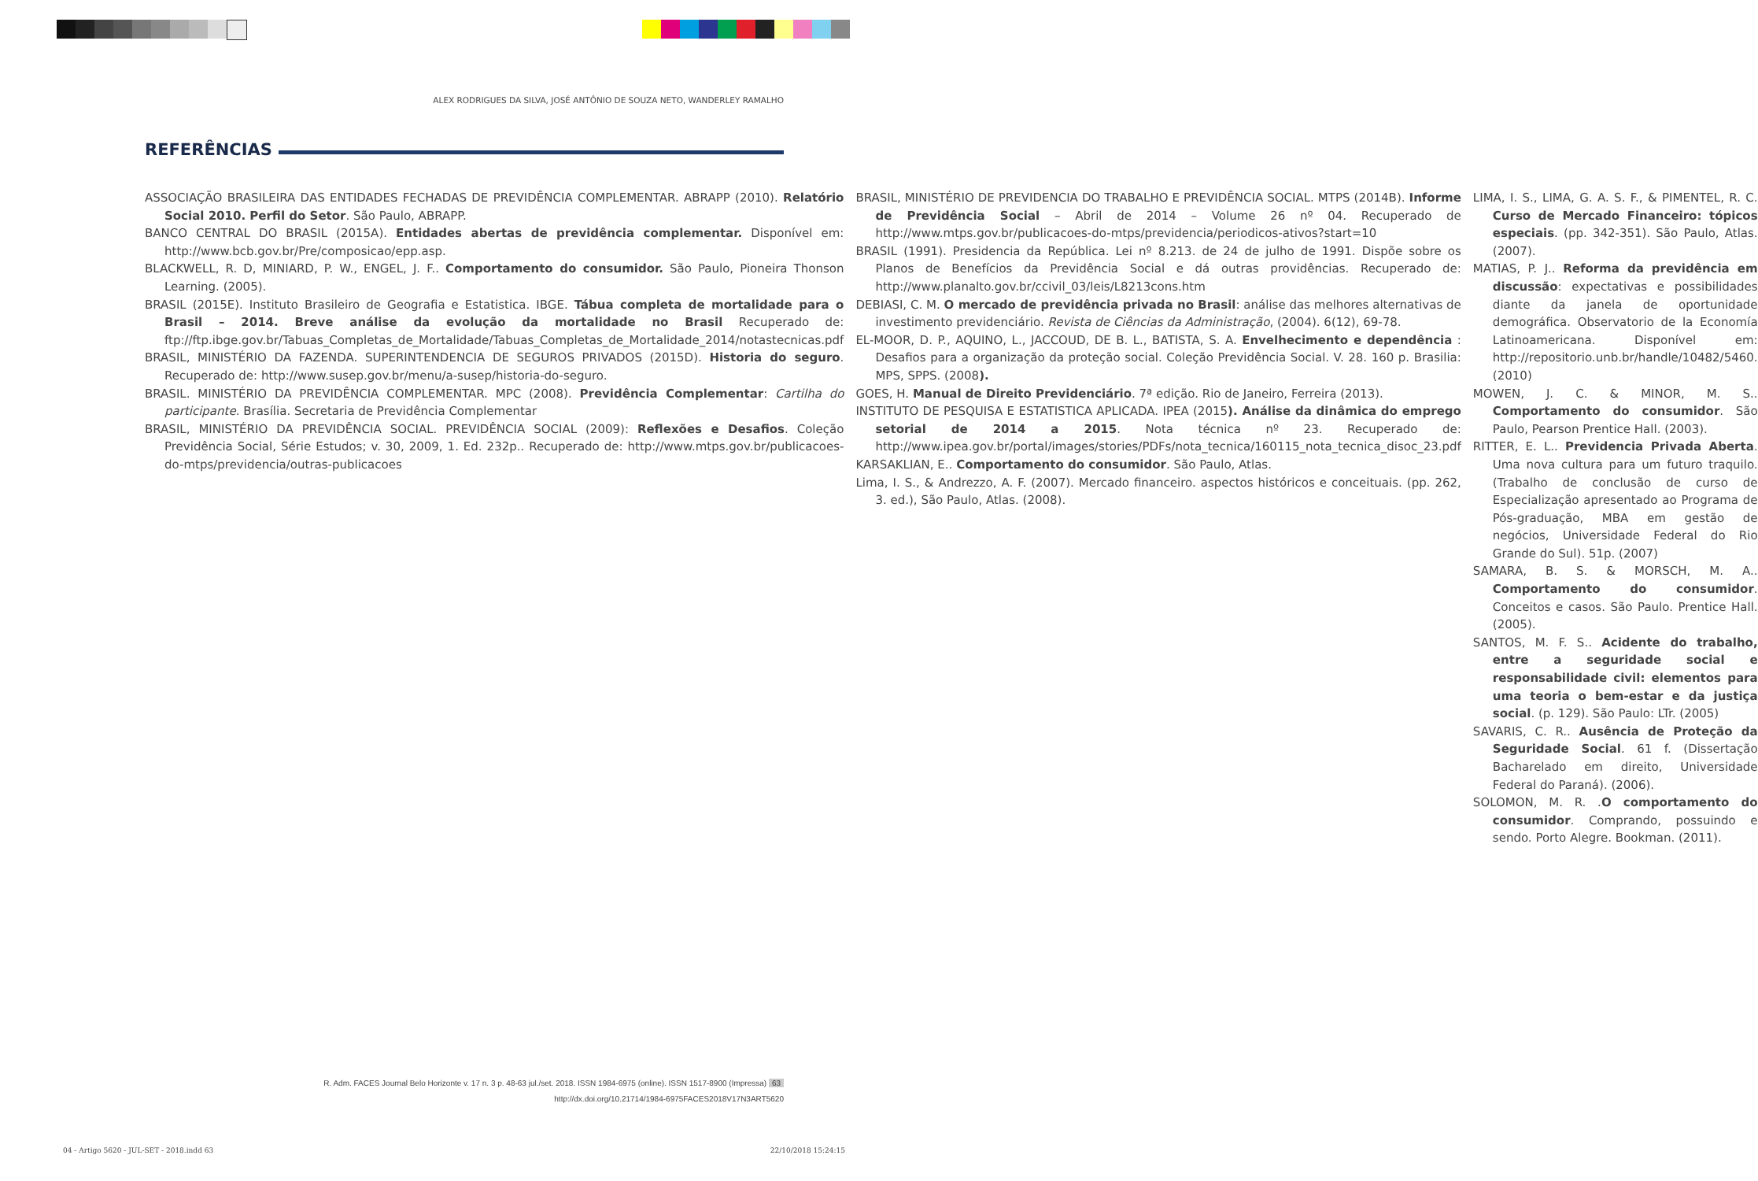ALEX RODRIGUES DA SILVA, JOSÉ ANTÔNIO DE SOUZA NETO, WANDERLEY RAMALHO
REFERÊNCIAS
ASSOCIAÇÃO BRASILEIRA DAS ENTIDADES FECHADAS DE PREVIDÊNCIA COMPLEMENTAR. ABRAPP (2010). Relatório Social 2010. Perfil do Setor. São Paulo, ABRAPP.
BANCO CENTRAL DO BRASIL (2015A). Entidades abertas de previdência complementar. Disponível em: http://www.bcb.gov.br/Pre/composicao/epp.asp.
BLACKWELL, R. D, MINIARD, P. W., ENGEL, J. F.. Comportamento do consumidor. São Paulo, Pioneira Thonson Learning. (2005).
BRASIL (2015E). Instituto Brasileiro de Geografia e Estatistica. IBGE. Tábua completa de mortalidade para o Brasil – 2014. Breve análise da evolução da mortalidade no Brasil Recuperado de: ftp://ftp.ibge.gov.br/Tabuas_Completas_de_Mortalidade/Tabuas_Completas_de_Mortalidade_2014/notastecnicas.pdf
BRASIL, MINISTÉRIO DA FAZENDA. SUPERINTENDENCIA DE SEGUROS PRIVADOS (2015D). Historia do seguro. Recuperado de: http://www.susep.gov.br/menu/a-susep/historia-do-seguro.
BRASIL. MINISTÉRIO DA PREVIDÊNCIA COMPLEMENTAR. MPC (2008). Previdência Complementar: Cartilha do participante. Brasília. Secretaria de Previdência Complementar
BRASIL, MINISTÉRIO DA PREVIDÊNCIA SOCIAL. PREVIDÊNCIA SOCIAL (2009): Reflexões e Desafios. Coleção Previdência Social, Série Estudos; v. 30, 2009, 1. Ed. 232p.. Recuperado de: http://www.mtps.gov.br/publicacoes-do-mtps/previdencia/outras-publicacoes
BRASIL, MINISTÉRIO DE PREVIDENCIA DO TRABALHO E PREVIDÊNCIA SOCIAL. MTPS (2014B). Informe de Previdência Social – Abril de 2014 – Volume 26 nº 04. Recuperado de http://www.mtps.gov.br/publicacoes-do-mtps/previdencia/periodicos-ativos?start=10
BRASIL (1991). Presidencia da República. Lei nº 8.213. de 24 de julho de 1991. Dispõe sobre os Planos de Benefícios da Previdência Social e dá outras providências. Recuperado de: http://www.planalto.gov.br/ccivil_03/leis/L8213cons.htm
DEBIASI, C. M. O mercado de previdência privada no Brasil: análise das melhores alternativas de investimento previdenciário. Revista de Ciências da Administração, (2004). 6(12), 69-78.
EL-MOOR, D. P., AQUINO, L., JACCOUD, DE B. L., BATISTA, S. A. Envelhecimento e dependência : Desafios para a organização da proteção social. Coleção Previdência Social. V. 28. 160 p. Brasilia: MPS, SPPS. (2008).
GOES, H. Manual de Direito Previdenciário. 7ª edição. Rio de Janeiro, Ferreira (2013).
INSTITUTO DE PESQUISA E ESTATISTICA APLICADA. IPEA (2015). Análise da dinâmica do emprego setorial de 2014 a 2015. Nota técnica nº 23. Recuperado de: http://www.ipea.gov.br/portal/images/stories/PDFs/nota_tecnica/160115_nota_tecnica_disoc_23.pdf
KARSAKLIAN, E.. Comportamento do consumidor. São Paulo, Atlas.
Lima, I. S., & Andrezzo, A. F. (2007). Mercado financeiro. aspectos históricos e conceituais. (pp. 262, 3. ed.), São Paulo, Atlas. (2008).
LIMA, I. S., LIMA, G. A. S. F., & PIMENTEL, R. C. Curso de Mercado Financeiro: tópicos especiais. (pp. 342-351). São Paulo, Atlas. (2007).
MATIAS, P. J.. Reforma da previdência em discussão: expectativas e possibilidades diante da janela de oportunidade demográfica. Observatorio de la Economía Latinoamericana. Disponível em: http://repositorio.unb.br/handle/10482/5460. (2010)
MOWEN, J. C. & MINOR, M. S.. Comportamento do consumidor. São Paulo, Pearson Prentice Hall. (2003).
RITTER, E. L.. Previdencia Privada Aberta. Uma nova cultura para um futuro traquilo. (Trabalho de conclusão de curso de Especialização apresentado ao Programa de Pós-graduação, MBA em gestão de negócios, Universidade Federal do Rio Grande do Sul). 51p. (2007)
SAMARA, B. S. & MORSCH, M. A.. Comportamento do consumidor. Conceitos e casos. São Paulo. Prentice Hall. (2005).
SANTOS, M. F. S.. Acidente do trabalho, entre a seguridade social e responsabilidade civil: elementos para uma teoria o bem-estar e da justiça social. (p. 129). São Paulo: LTr. (2005)
SAVARIS, C. R.. Ausência de Proteção da Seguridade Social. 61 f. (Dissertação Bacharelado em direito, Universidade Federal do Paraná). (2006).
SOLOMON, M. R. .O comportamento do consumidor. Comprando, possuindo e sendo. Porto Alegre. Bookman. (2011).
R. Adm. FACES Journal Belo Horizonte v. 17 n. 3 p. 48-63 jul./set. 2018. ISSN 1984-6975 (online). ISSN 1517-8900 (Impressa) 63
http://dx.doi.org/10.21714/1984-6975FACES2018V17N3ART5620
04 - Artigo 5620 - JUL-SET - 2018.indd 63
22/10/2018 15:24:15